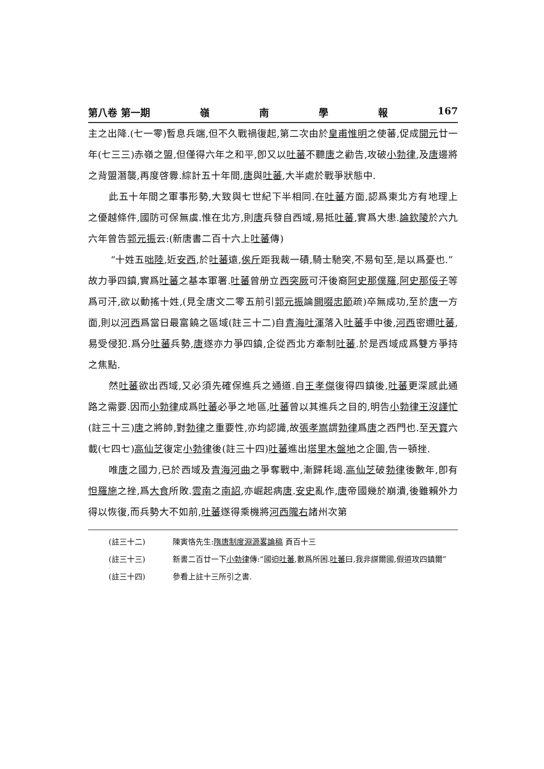第八卷 第一期 嶺南學報 167
主之出降.(七一零)暫息兵端,但不久戰禍復起,第二次由於皇甫惟明之使蕃,促成開元廿一年(七三三)赤嶺之盟,但僅得六年之和平,卽又以吐蕃不聽唐之勸告,攻破小勃律,及唐邊將之背盟潛襲,再度啓釁.綜計五十年間,唐與吐蕃,大半處於戰爭狀態中.
此五十年間之軍事形勢,大致與七世紀下半相同.在吐蕃方面,認爲東北方有地理上之優越條件,國防可保無虞.惟在北方,則唐兵發自西域,易抵吐蕃,實爲大患.論欽陵於六九六年曾告郭元振云:(新唐書二百十六上吐蕃傳)
“十姓五咄陸,近安西,於吐蕃遠,俟斤距我裁一磧,騎士馳突,不易旬至,是以爲憂也.”
故力爭四鎮,實爲吐蕃之基本軍署.吐蕃曾册立西突厥可汗後裔阿史那僕羅,阿史那俀子等爲可汗,欲以動搖十姓,(見全唐文二零五前引郭元振論闕啜忠節疏)卒無成功,至於唐一方面,則以河西爲當日最富饒之區域(註三十二)自青海吐渾落入吐蕃手中後,河西密邇吐蕃,易受侵犯.爲分吐蕃兵勢,唐遂亦力爭四鎮,企從西北方牽制吐蕃.於是西域成爲雙方爭持之焦點.
然吐蕃欲出西域,又必須先確保進兵之通道.自王孝傑復得四鎮後,吐蕃更深感此通路之需要.因而小勃律成爲吐蕃必爭之地區,吐蕃曾以其進兵之目的,明告小勃律王沒謹忙(註三十三)唐之將帥,對勃律之重要性,亦均認識,故張孝嵩謂勃律爲唐之西門也.至天寶六載(七四七)高仙芝復定小勃律後(註三十四)吐蕃進出塔里木盤地之企圖,告一頓挫.
唯唐之國力,已於西域及青海河曲之爭奪戰中,漸歸耗竭.高仙芝破勃律後數年,卽有怛羅施之挫,爲大食所敗.雲南之南詔,亦崛起病唐.安史亂作,唐帝國幾於崩潰,後雖賴外力得以恢復,而兵勢大不如前,吐蕃遂得乘機將河西隴右諸州次第
(註三十二) 陳寅恪先生:隋唐制度淵源畧論稿 頁百十三
(註三十三) 新書二百廿一下小勃律傳:“國迫吐蕃,數爲所困.吐蕃曰,我非謀爾國,假道攻四鎮爾”
(註三十四) 參看上註十三所引之書.